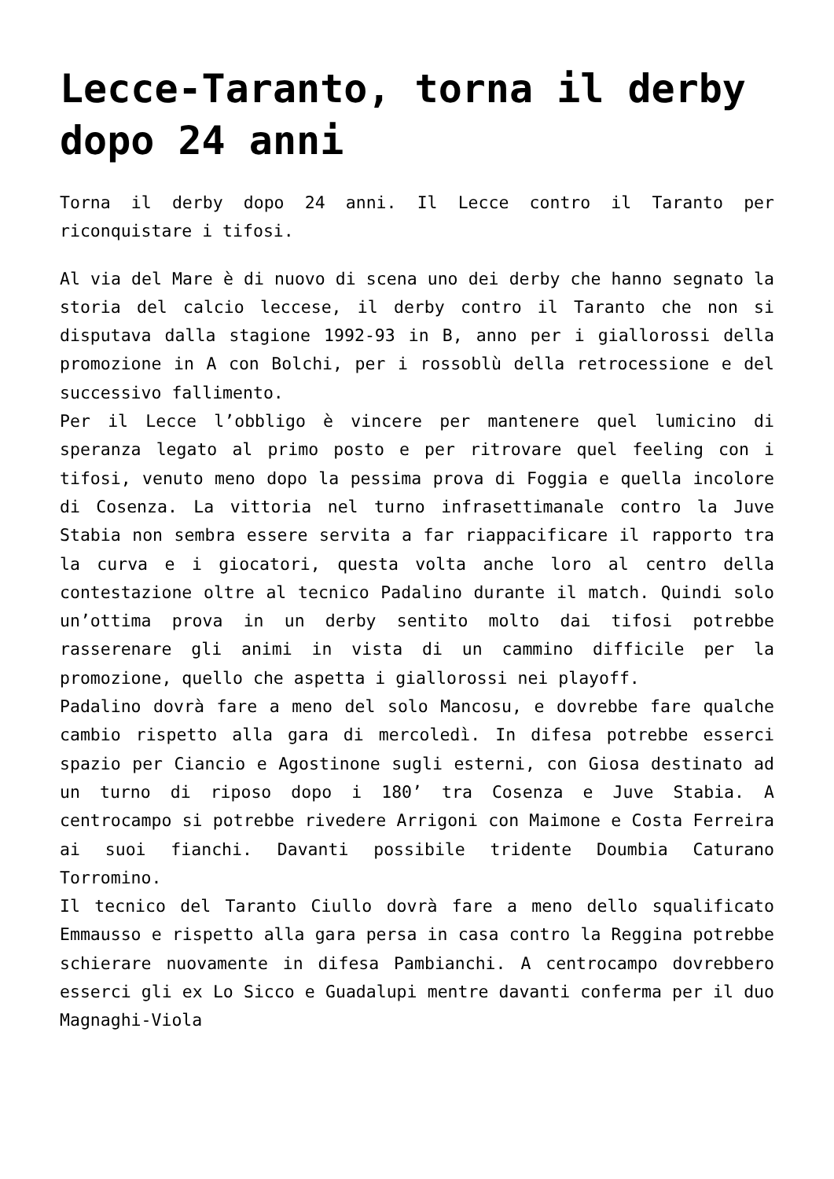Lecce-Taranto, torna il derby dopo 24 anni
Torna il derby dopo 24 anni. Il Lecce contro il Taranto per riconquistare i tifosi.
Al via del Mare è di nuovo di scena uno dei derby che hanno segnato la storia del calcio leccese, il derby contro il Taranto che non si disputava dalla stagione 1992-93 in B, anno per i giallorossi della promozione in A con Bolchi, per i rossoblù della retrocessione e del successivo fallimento.
Per il Lecce l’obbligo è vincere per mantenere quel lumicino di speranza legato al primo posto e per ritrovare quel feeling con i tifosi, venuto meno dopo la pessima prova di Foggia e quella incolore di Cosenza. La vittoria nel turno infrasettimanale contro la Juve Stabia non sembra essere servita a far riappacificare il rapporto tra la curva e i giocatori, questa volta anche loro al centro della contestazione oltre al tecnico Padalino durante il match. Quindi solo un’ottima prova in un derby sentito molto dai tifosi potrebbe rasserenare gli animi in vista di un cammino difficile per la promozione, quello che aspetta i giallorossi nei playoff.
Padalino dovrà fare a meno del solo Mancosu, e dovrebbe fare qualche cambio rispetto alla gara di mercoledì. In difesa potrebbe esserci spazio per Ciancio e Agostinone sugli esterni, con Giosa destinato ad un turno di riposo dopo i 180’ tra Cosenza e Juve Stabia. A centrocampo si potrebbe rivedere Arrigoni con Maimone e Costa Ferreira ai suoi fianchi. Davanti possibile tridente Doumbia Caturano Torromino.
Il tecnico del Taranto Ciullo dovrà fare a meno dello squalificato Emmausso e rispetto alla gara persa in casa contro la Reggina potrebbe schierare nuovamente in difesa Pambianchi. A centrocampo dovrebbero esserci gli ex Lo Sicco e Guadalupi mentre davanti conferma per il duo Magnaghi-Viola